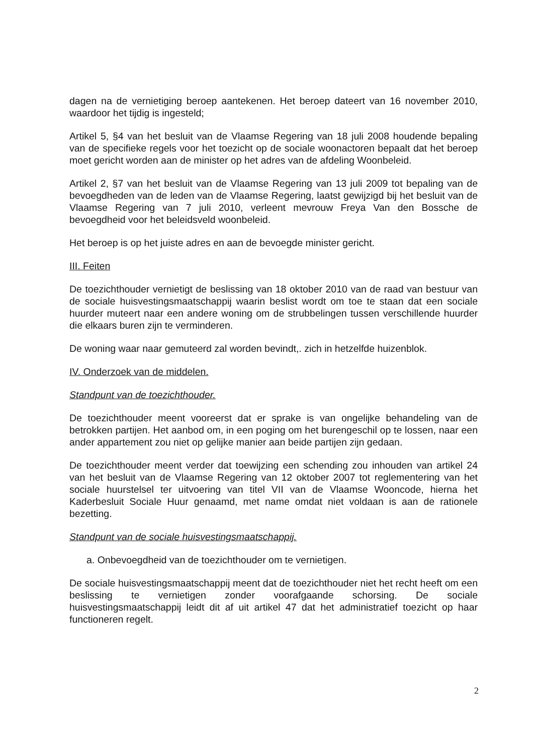dagen na de vernietiging beroep aantekenen. Het beroep dateert van 16 november 2010, waardoor het tijdig is ingesteld;
Artikel 5, §4 van het besluit van de Vlaamse Regering van 18 juli 2008 houdende bepaling van de specifieke regels voor het toezicht op de sociale woonactoren bepaalt dat het beroep moet gericht worden aan de minister op het adres van de afdeling Woonbeleid.
Artikel 2, §7 van het besluit van de Vlaamse Regering van 13 juli 2009 tot bepaling van de bevoegdheden van de leden van de Vlaamse Regering, laatst gewijzigd bij het besluit van de Vlaamse Regering van 7 juli 2010, verleent mevrouw Freya Van den Bossche de bevoegdheid voor het beleidsveld woonbeleid.
Het beroep is op het juiste adres en aan de bevoegde minister gericht.
III. Feiten
De toezichthouder vernietigt de beslissing van 18 oktober 2010 van de raad van bestuur van de sociale huisvestingsmaatschappij waarin beslist wordt om toe te staan dat een sociale huurder muteert naar een andere woning om de strubbelingen tussen verschillende huurder die elkaars buren zijn te verminderen.
De woning waar naar gemuteerd zal worden bevindt,. zich in hetzelfde huizenblok.
IV. Onderzoek van de middelen.
Standpunt van de toezichthouder.
De toezichthouder meent vooreerst dat er sprake is van ongelijke behandeling van de betrokken partijen. Het aanbod om, in een poging om het burengeschil op te lossen, naar een ander appartement zou niet op gelijke manier aan beide partijen zijn gedaan.
De toezichthouder meent verder dat toewijzing een schending zou inhouden van artikel 24 van het besluit van de Vlaamse Regering van 12 oktober 2007 tot reglementering van het sociale huurstelsel ter uitvoering van titel VII van de Vlaamse Wooncode, hierna het Kaderbesluit Sociale Huur genaamd, met name omdat niet voldaan is aan de rationele bezetting.
Standpunt van de sociale huisvestingsmaatschappij.
a. Onbevoegdheid van de toezichthouder om te vernietigen.
De sociale huisvestingsmaatschappij meent dat de toezichthouder niet het recht heeft om een beslissing te vernietigen zonder voorafgaande schorsing. De sociale huisvestingsmaatschappij leidt dit af uit artikel 47 dat het administratief toezicht op haar functioneren regelt.
2